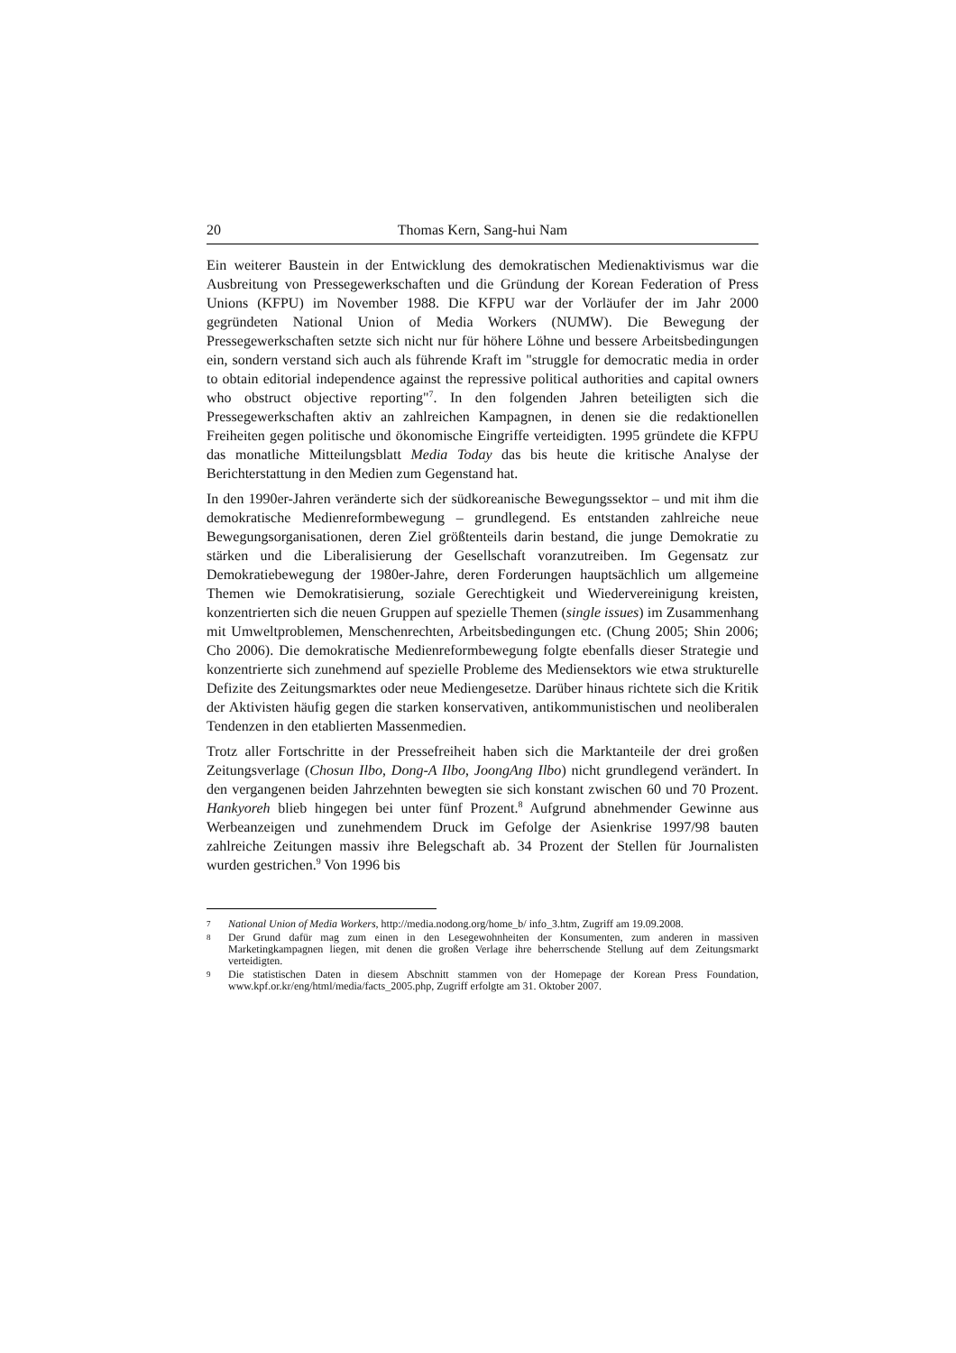20 Thomas Kern, Sang-hui Nam
Ein weiterer Baustein in der Entwicklung des demokratischen Medienaktivismus war die Ausbreitung von Pressegewerkschaften und die Gründung der Korean Federation of Press Unions (KFPU) im November 1988. Die KFPU war der Vorläufer der im Jahr 2000 gegründeten National Union of Media Workers (NUMW). Die Bewegung der Pressegewerkschaften setzte sich nicht nur für höhere Löhne und bessere Arbeitsbedingungen ein, sondern verstand sich auch als führende Kraft im "struggle for democratic media in order to obtain editorial independence against the repressive political authorities and capital owners who obstruct objective reporting"<sup>7</sup>. In den folgenden Jahren beteiligten sich die Pressegewerkschaften aktiv an zahlreichen Kampagnen, in denen sie die redaktionellen Freiheiten gegen politische und ökonomische Eingriffe verteidigten. 1995 gründete die KFPU das monatliche Mitteilungsblatt Media Today das bis heute die kritische Analyse der Berichterstattung in den Medien zum Gegenstand hat.
In den 1990er-Jahren veränderte sich der südkoreanische Bewegungssektor – und mit ihm die demokratische Medienreformbewegung – grundlegend. Es entstanden zahlreiche neue Bewegungsorganisationen, deren Ziel größtenteils darin bestand, die junge Demokratie zu stärken und die Liberalisierung der Gesellschaft voranzutreiben. Im Gegensatz zur Demokratiebewegung der 1980er-Jahre, deren Forderungen hauptsächlich um allgemeine Themen wie Demokratisierung, soziale Gerechtigkeit und Wiedervereinigung kreisten, konzentrierten sich die neuen Gruppen auf spezielle Themen (single issues) im Zusammenhang mit Umweltproblemen, Menschenrechten, Arbeitsbedingungen etc. (Chung 2005; Shin 2006; Cho 2006). Die demokratische Medienreformbewegung folgte ebenfalls dieser Strategie und konzentrierte sich zunehmend auf spezielle Probleme des Mediensektors wie etwa strukturelle Defizite des Zeitungsmarktes oder neue Mediengesetze. Darüber hinaus richtete sich die Kritik der Aktivisten häufig gegen die starken konservativen, antikommunistischen und neoliberalen Tendenzen in den etablierten Massenmedien.
Trotz aller Fortschritte in der Pressefreiheit haben sich die Marktanteile der drei großen Zeitungsverlage (Chosun Ilbo, Dong-A Ilbo, JoongAng Ilbo) nicht grundlegend verändert. In den vergangenen beiden Jahrzehnten bewegten sie sich konstant zwischen 60 und 70 Prozent. Hankyoreh blieb hingegen bei unter fünf Prozent.<sup>8</sup> Aufgrund abnehmender Gewinne aus Werbeanzeigen und zunehmendem Druck im Gefolge der Asienkrise 1997/98 bauten zahlreiche Zeitungen massiv ihre Belegschaft ab. 34 Prozent der Stellen für Journalisten wurden gestrichen.<sup>9</sup> Von 1996 bis
7 National Union of Media Workers, http://media.nodong.org/home_b/ info_3.htm, Zugriff am 19.09.2008.
8 Der Grund dafür mag zum einen in den Lesegewohnheiten der Konsumenten, zum anderen in massiven Marketingkampagnen liegen, mit denen die großen Verlage ihre beherrschende Stellung auf dem Zeitungsmarkt verteidigten.
9 Die statistischen Daten in diesem Abschnitt stammen von der Homepage der Korean Press Foundation, www.kpf.or.kr/eng/html/media/facts_2005.php, Zugriff erfolgte am 31. Oktober 2007.